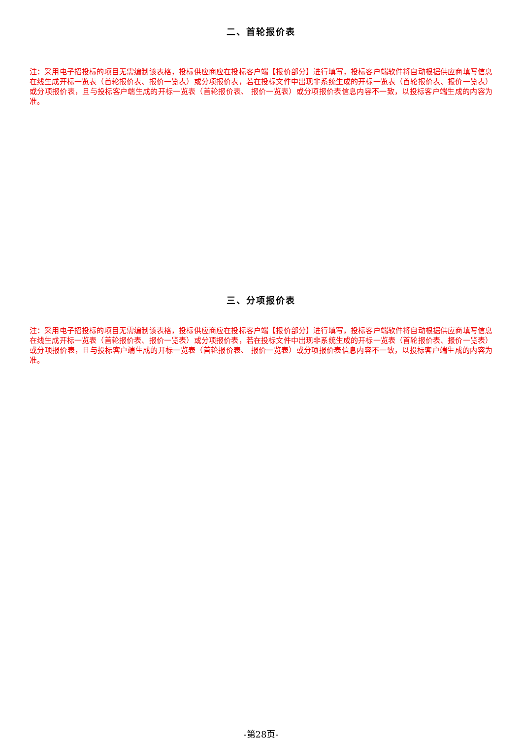二、首轮报价表
注：采用电子招投标的项目无需编制该表格，投标供应商应在投标客户端【报价部分】进行填写，投标客户端软件将自动根据供应商填写信息在线生成开标一览表（首轮报价表、报价一览表）或分项报价表，若在投标文件中出现非系统生成的开标一览表（首轮报价表、报价一览表）或分项报价表，且与投标客户端生成的开标一览表（首轮报价表、 报价一览表）或分项报价表信息内容不一致，以投标客户端生成的内容为准。
三、分项报价表
注：采用电子招投标的项目无需编制该表格，投标供应商应在投标客户端【报价部分】进行填写，投标客户端软件将自动根据供应商填写信息在线生成开标一览表（首轮报价表、报价一览表）或分项报价表，若在投标文件中出现非系统生成的开标一览表（首轮报价表、报价一览表）或分项报价表，且与投标客户端生成的开标一览表（首轮报价表、 报价一览表）或分项报价表信息内容不一致，以投标客户端生成的内容为准。
-第28页-